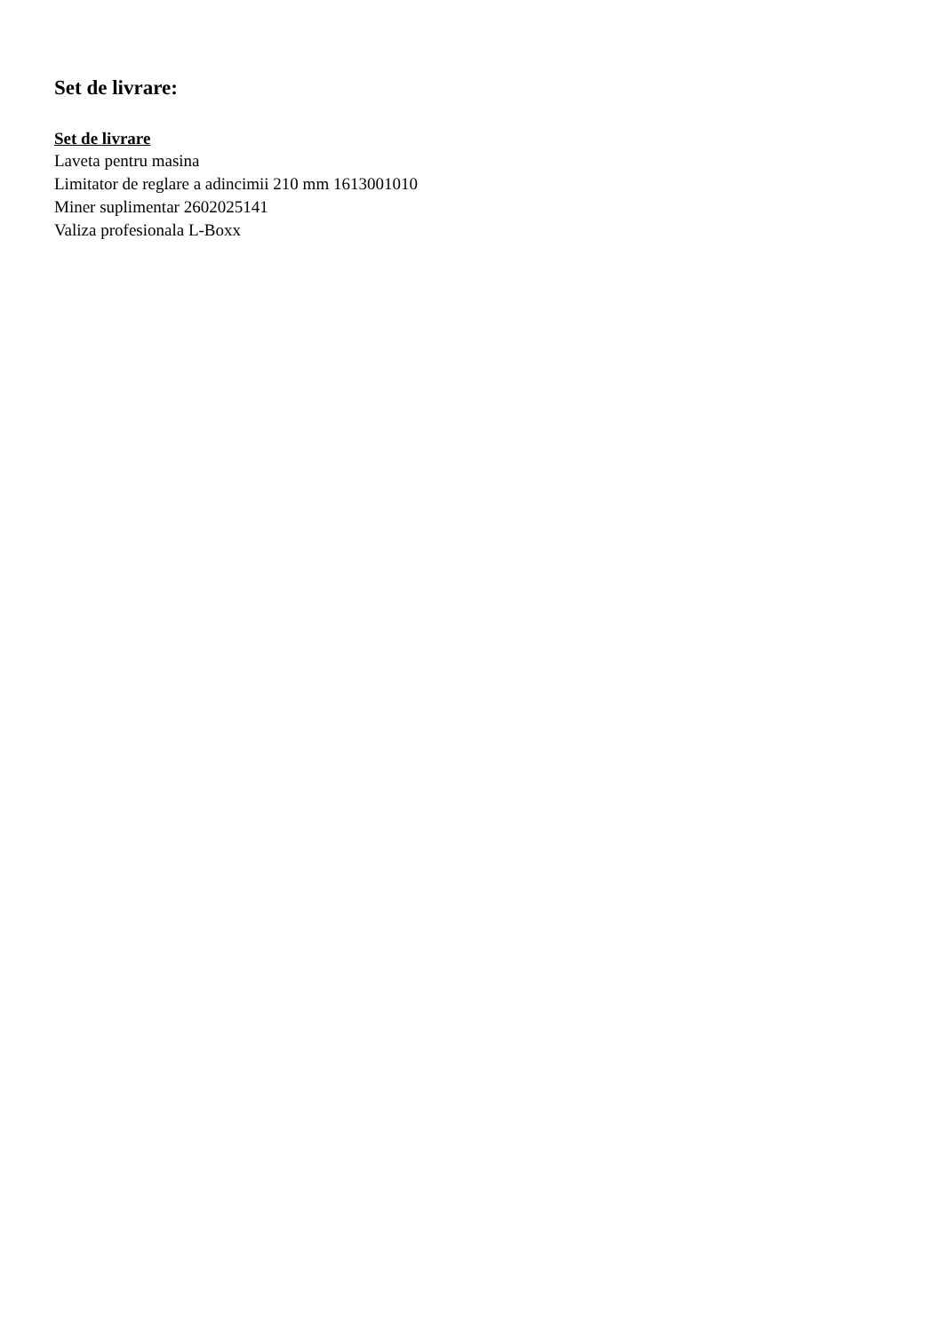Set de livrare:
Set de livrare
Laveta pentru masina
Limitator de reglare a adincimii 210 mm 1613001010
Miner suplimentar 2602025141
Valiza profesionala L-Boxx